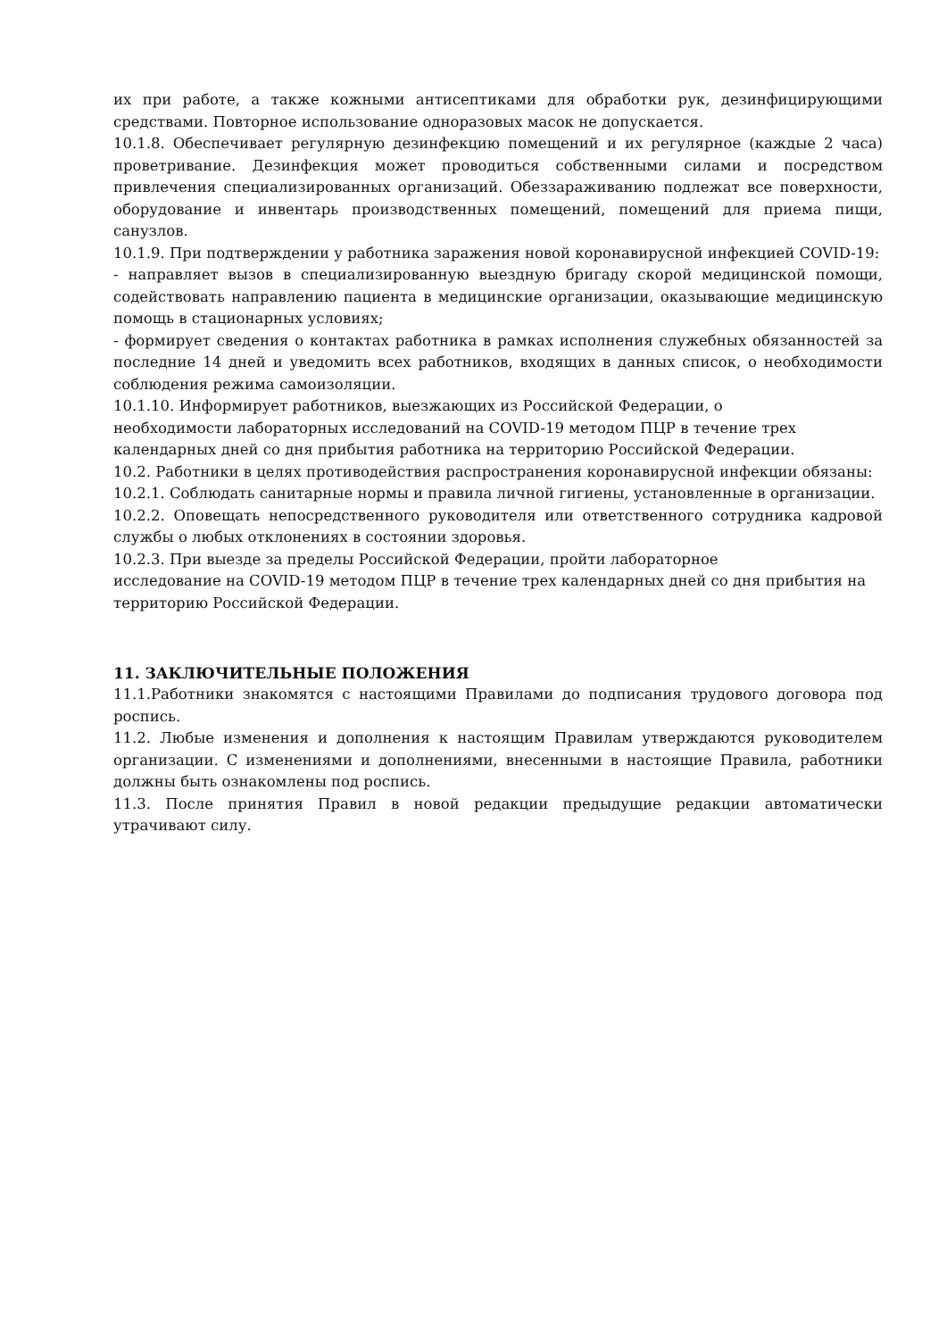их при работе, а также кожными антисептиками для обработки рук, дезинфицирующими средствами. Повторное использование одноразовых масок не допускается.
10.1.8. Обеспечивает регулярную дезинфекцию помещений и их регулярное (каждые 2 часа) проветривание. Дезинфекция может проводиться собственными силами и посредством привлечения специализированных организаций. Обеззараживанию подлежат все поверхности, оборудование и инвентарь производственных помещений, помещений для приема пищи, санузлов.
10.1.9. При подтверждении у работника заражения новой коронавирусной инфекцией COVID-19:
- направляет вызов в специализированную выездную бригаду скорой медицинской помощи, содействовать направлению пациента в медицинские организации, оказывающие медицинскую помощь в стационарных условиях;
- формирует сведения о контактах работника в рамках исполнения служебных обязанностей за последние 14 дней и уведомить всех работников, входящих в данных список, о необходимости соблюдения режима самоизоляции.
10.1.10. Информирует работников, выезжающих из Российской Федерации, о
необходимости лабораторных исследований на COVID-19 методом ПЦР в течение трех
календарных дней со дня прибытия работника на территорию Российской Федерации.
10.2. Работники в целях противодействия распространения коронавирусной инфекции обязаны:
10.2.1. Соблюдать санитарные нормы и правила личной гигиены, установленные в организации.
10.2.2. Оповещать непосредственного руководителя или ответственного сотрудника кадровой службы о любых отклонениях в состоянии здоровья.
10.2.3. При выезде за пределы Российской Федерации, пройти лабораторное
исследование на COVID-19 методом ПЦР в течение трех календарных дней со дня прибытия на территорию Российской Федерации.
11. ЗАКЛЮЧИТЕЛЬНЫЕ ПОЛОЖЕНИЯ
11.1.Работники знакомятся с настоящими Правилами до подписания трудового договора под роспись.
11.2. Любые изменения и дополнения к настоящим Правилам утверждаются руководителем организации. С изменениями и дополнениями, внесенными в настоящие Правила, работники должны быть ознакомлены под роспись.
11.3. После принятия Правил в новой редакции предыдущие редакции автоматически утрачивают силу.